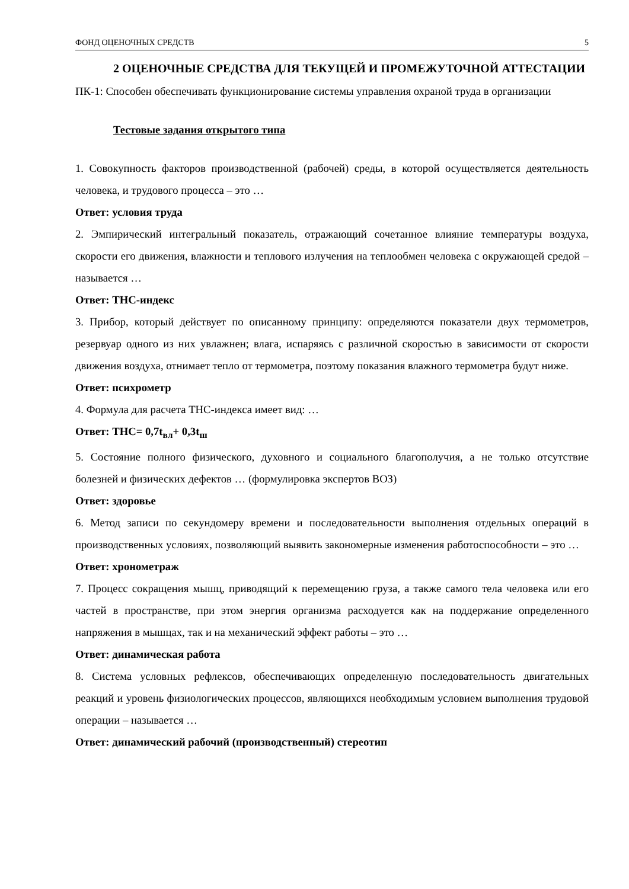ФОНД ОЦЕНОЧНЫХ СРЕДСТВ 5
2 ОЦЕНОЧНЫЕ СРЕДСТВА ДЛЯ ТЕКУЩЕЙ И ПРОМЕЖУТОЧНОЙ АТТЕСТАЦИИ
ПК-1: Способен обеспечивать функционирование системы управления охраной труда в организации
Тестовые задания открытого типа
1. Совокупность факторов производственной (рабочей) среды, в которой осуществляется деятельность человека, и трудового процесса – это …
Ответ: условия труда
2. Эмпирический интегральный показатель, отражающий сочетанное влияние температуры воздуха, скорости его движения, влажности и теплового излучения на теплообмен человека с окружающей средой – называется …
Ответ: ТНС-индекс
3. Прибор, который действует по описанному принципу: определяются показатели двух термометров, резервуар одного из них увлажнен; влага, испаряясь с различной скоростью в зависимости от скорости движения воздуха, отнимает тепло от термометра, поэтому показания влажного термометра будут ниже.
Ответ: психрометр
4. Формула для расчета ТНС-индекса имеет вид: …
Ответ: ТНС= 0,7t<sub>вл</sub>+ 0,3t<sub>ш</sub>
5. Состояние полного физического, духовного и социального благополучия, а не только отсутствие болезней и физических дефектов … (формулировка экспертов ВОЗ)
Ответ: здоровье
6. Метод записи по секундомеру времени и последовательности выполнения отдельных операций в производственных условиях, позволяющий выявить закономерные изменения работоспособности – это …
Ответ: хронометраж
7. Процесс сокращения мышц, приводящий к перемещению груза, а также самого тела человека или его частей в пространстве, при этом энергия организма расходуется как на поддержание определенного напряжения в мышцах, так и на механический эффект работы – это …
Ответ: динамическая работа
8. Система условных рефлексов, обеспечивающих определенную последовательность двигательных реакций и уровень физиологических процессов, являющихся необходимым условием выполнения трудовой операции – называется …
Ответ: динамический рабочий (производственный) стереотип